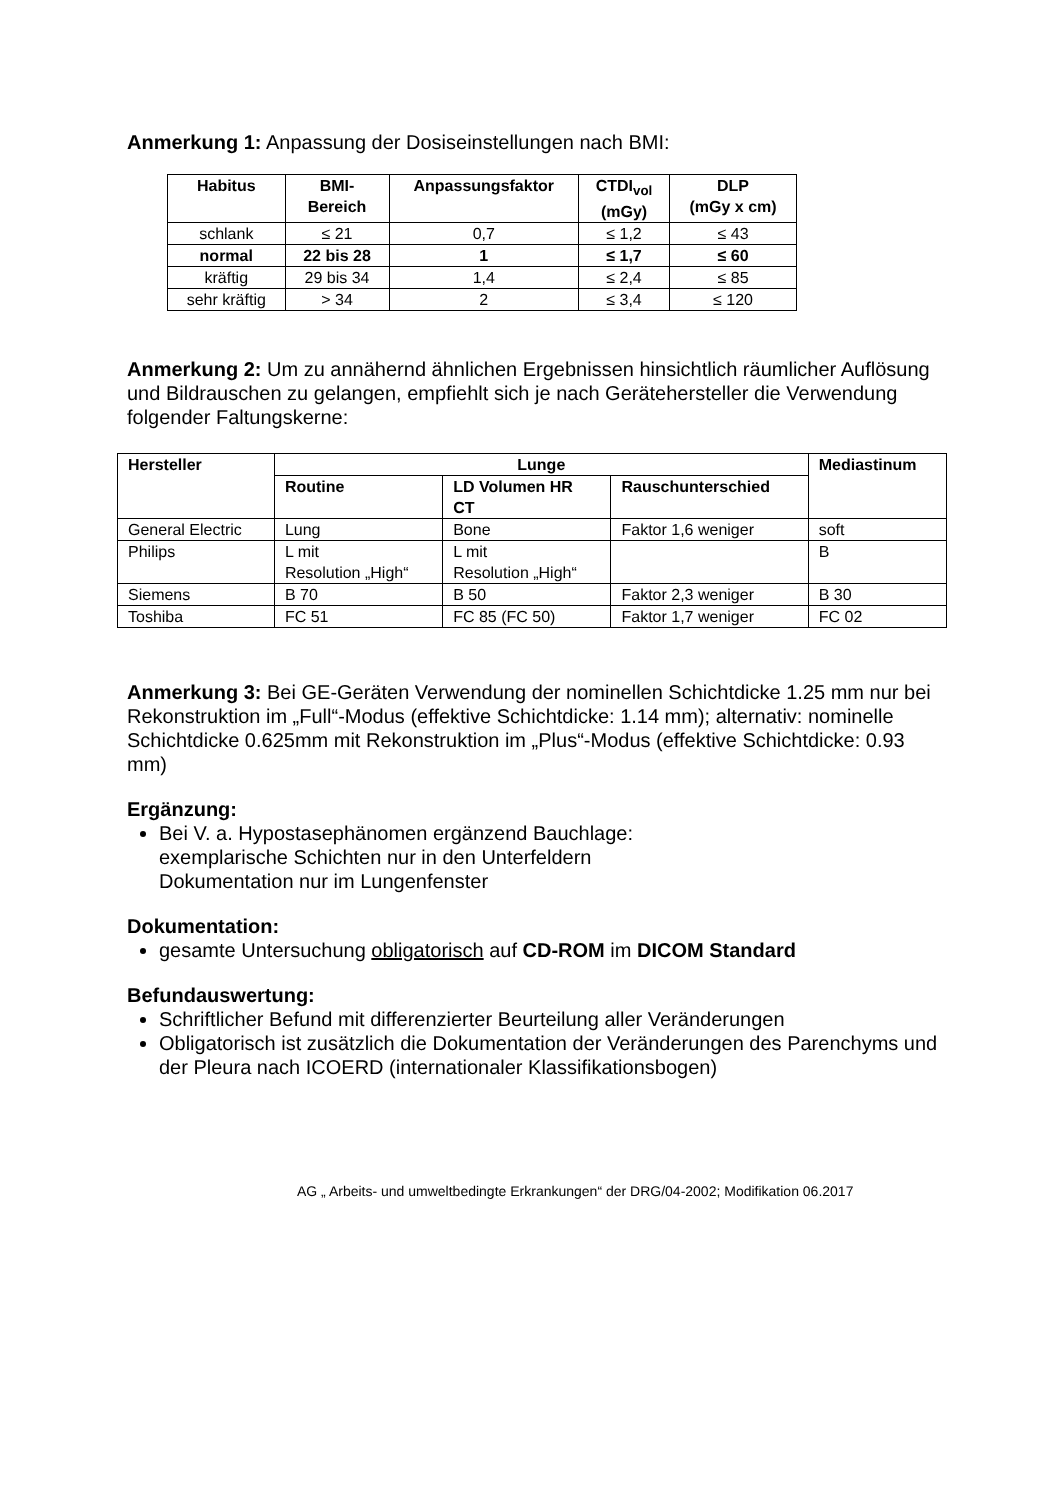Anmerkung 1: Anpassung der Dosiseinstellungen nach BMI:
| Habitus | BMI- Bereich | Anpassungsfaktor | CTDI<sub>vol</sub> (mGy) | DLP (mGy x cm) |
| --- | --- | --- | --- | --- |
| schlank | ≤ 21 | 0,7 | ≤ 1,2 | ≤ 43 |
| normal | 22 bis 28 | 1 | ≤ 1,7 | ≤ 60 |
| kräftig | 29 bis 34 | 1,4 | ≤ 2,4 | ≤ 85 |
| sehr kräftig | > 34 | 2 | ≤ 3,4 | ≤ 120 |
Anmerkung 2: Um zu annähernd ähnlichen Ergebnissen hinsichtlich räumlicher Auflösung und Bildrauschen zu gelangen, empfiehlt sich je nach Gerätehersteller die Verwendung folgender Faltungskerne:
| Hersteller | Lunge | | | Mediastinum |
| --- | --- | --- | --- | --- |
| | Routine | LD Volumen HR CT | Rauschunterschied | |
| General Electric | Lung | Bone | Faktor 1,6 weniger | soft |
| Philips | L mit Resolution „High“ | L mit Resolution „High“ | | B |
| Siemens | B 70 | B 50 | Faktor 2,3 weniger | B 30 |
| Toshiba | FC 51 | FC 85 (FC 50) | Faktor 1,7 weniger | FC 02 |
Anmerkung 3: Bei GE-Geräten Verwendung der nominellen Schichtdicke 1.25 mm nur bei Rekonstruktion im „Full“-Modus (effektive Schichtdicke: 1.14 mm); alternativ: nominelle Schichtdicke 0.625mm mit Rekonstruktion im „Plus“-Modus (effektive Schichtdicke: 0.93 mm)
Ergänzung:
Bei V. a. Hypostasephänomen ergänzend Bauchlage:
exemplarische Schichten nur in den Unterfeldern
Dokumentation nur im Lungenfenster
Dokumentation:
gesamte Untersuchung obligatorisch auf CD-ROM im DICOM Standard
Befundauswertung:
Schriftlicher Befund mit differenzierter Beurteilung aller Veränderungen
Obligatorisch ist zusätzlich die Dokumentation der Veränderungen des Parenchyms und der Pleura nach ICOERD (internationaler Klassifikationsbogen)
AG „ Arbeits- und umweltbedingte Erkrankungen“ der DRG/04-2002; Modifikation 06.2017